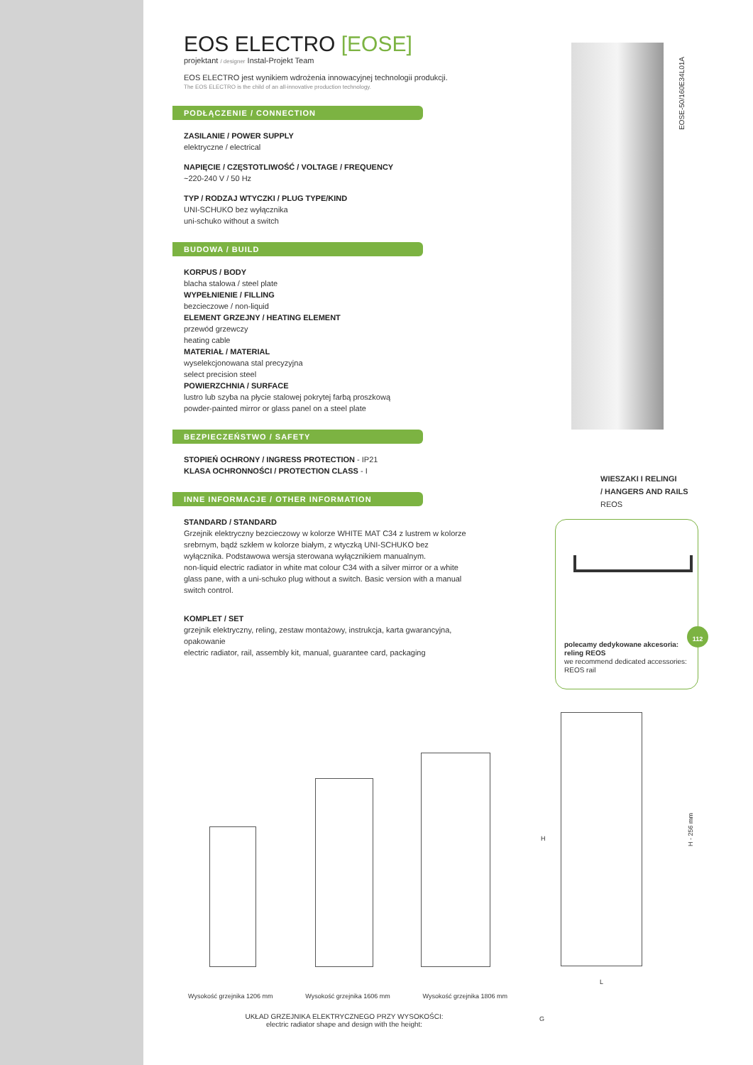EOS ELECTRO [EOSE]
projektant / designer Instal-Projekt Team
EOS ELECTRO jest wynikiem wdrożenia innowacyjnej technologii produkcji.
The EOS ELECTRO is the child of an all-innovative production technology.
PODŁĄCZENIE / CONNECTION
ZASILANIE / POWER SUPPLY
elektryczne / electrical
NAPIĘCIE / CZĘSTOTLIWOŚĆ / VOLTAGE / FREQUENCY
~220-240 V / 50 Hz
TYP / RODZAJ WTYCZKI / PLUG TYPE/KIND
UNI-SCHUKO bez wyłącznika
uni-schuko without a switch
BUDOWA / BUILD
KORPUS / BODY
blacha stalowa / steel plate
WYPEŁNIENIE / FILLING
bezcieczowe / non-liquid
ELEMENT GRZEJNY / HEATING ELEMENT
przewód grzewczy
heating cable
MATERIAŁ / MATERIAL
wyselekcjonowana stal precyzyjna
select precision steel
POWIERZCHNIA / SURFACE
lustro lub szyba na płycie stalowej pokrytej farbą proszkową
powder-painted mirror or glass panel on a steel plate
BEZPIECZEŃSTWO / SAFETY
STOPIEŃ OCHRONY / INGRESS PROTECTION - IP21
KLASA OCHRONNOŚCI / PROTECTION CLASS - I
INNE INFORMACJE / OTHER INFORMATION
STANDARD / STANDARD
Grzejnik elektryczny bezcieczowy w kolorze WHITE MAT C34 z lustrem w kolorze srebrnym, bądź szkłem w kolorze białym, z wtyczką UNI-SCHUKO bez wyłącznika. Podstawowa wersja sterowana wyłącznikiem manualnym.
non-liquid electric radiator in white mat colour C34 with a silver mirror or a white glass pane, with a uni-schuko plug without a switch. Basic version with a manual switch control.
KOMPLET / SET
grzejnik elektryczny, reling, zestaw montażowy, instrukcja, karta gwarancyjna, opakowanie
electric radiator, rail, assembly kit, manual, guarantee card, packaging
EOSE-50/160E34L01A
WIESZAKI I RELINGI
/ HANGERS AND RAILS
REOS
polecamy dedykowane akcesoria: reling REOS
we recommend dedicated accessories: REOS rail
H
L
H - 256 mm
G
Wysokość grzejnika 1206 mm Wysokość grzejnika 1606 mm Wysokość grzejnika 1806 mm
UKŁAD GRZEJNIKA ELEKTRYCZNEGO PRZY WYSOKOŚCI:
electric radiator shape and design with the height:
112